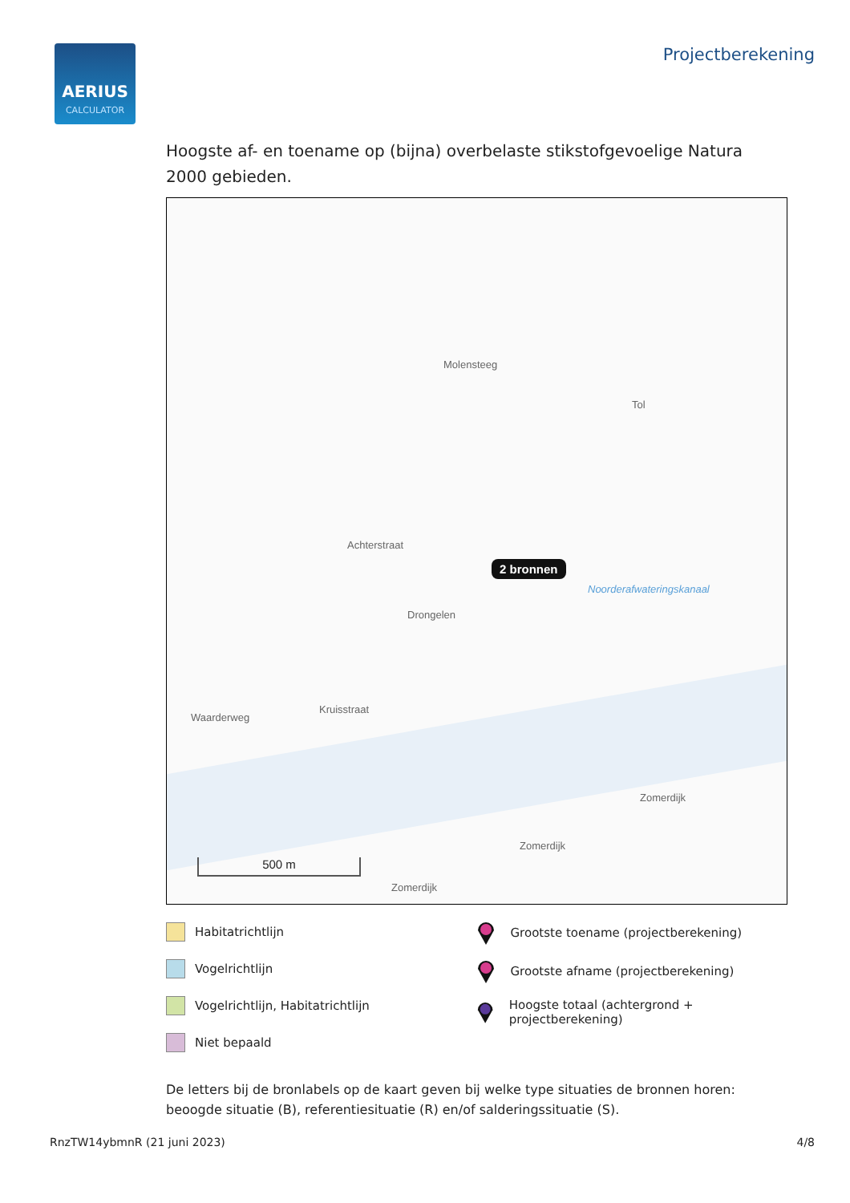AERIUS
CALCULATOR
Projectberekening
Hoogste af- en toename op (bijna) overbelaste stikstofgevoelige Natura 2000 gebieden.
Molensteeg
Tol
Achterstraat
2 bronnen
Noorderafwateringskanaal
Drongelen
Waarderweg
Kruisstraat
Zomerdijk
Zomerdijk
Zomerdijk
500 m
Habitatrichtlijn
Vogelrichtlijn
Vogelrichtlijn, Habitatrichtlijn
Niet bepaald
Grootste toename (projectberekening)
Grootste afname (projectberekening)
Hoogste totaal (achtergrond + projectberekening)
De letters bij de bronlabels op de kaart geven bij welke type situaties de bronnen horen: beoogde situatie (B), referentiesituatie (R) en/of salderingssituatie (S).
RnzTW14ybmnR (21 juni 2023) 4/8